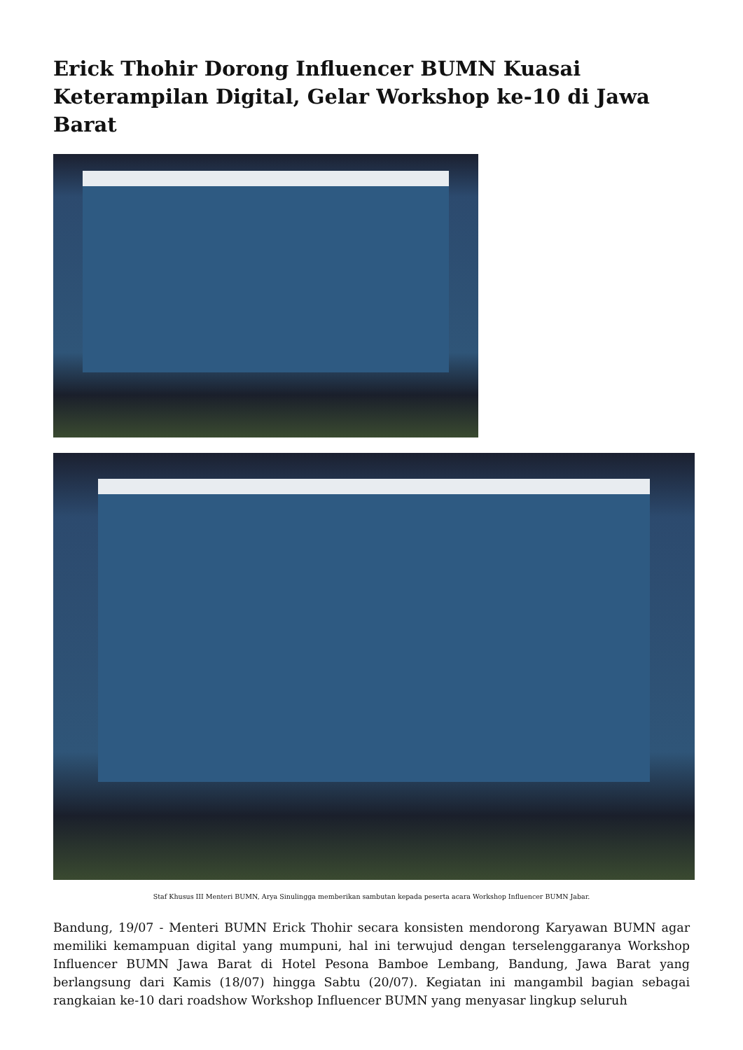Erick Thohir Dorong Influencer BUMN Kuasai Keterampilan Digital, Gelar Workshop ke-10 di Jawa Barat
Staf Khusus III Menteri BUMN, Arya Sinulingga memberikan sambutan kepada peserta acara Workshop Influencer BUMN Jabar.
Bandung, 19/07 - Menteri BUMN Erick Thohir secara konsisten mendorong Karyawan BUMN agar memiliki kemampuan digital yang mumpuni, hal ini terwujud dengan terselenggaranya Workshop Influencer BUMN Jawa Barat di Hotel Pesona Bamboe Lembang, Bandung, Jawa Barat yang berlangsung dari Kamis (18/07) hingga Sabtu (20/07). Kegiatan ini mangambil bagian sebagai rangkaian ke-10 dari roadshow Workshop Influencer BUMN yang menyasar lingkup seluruh